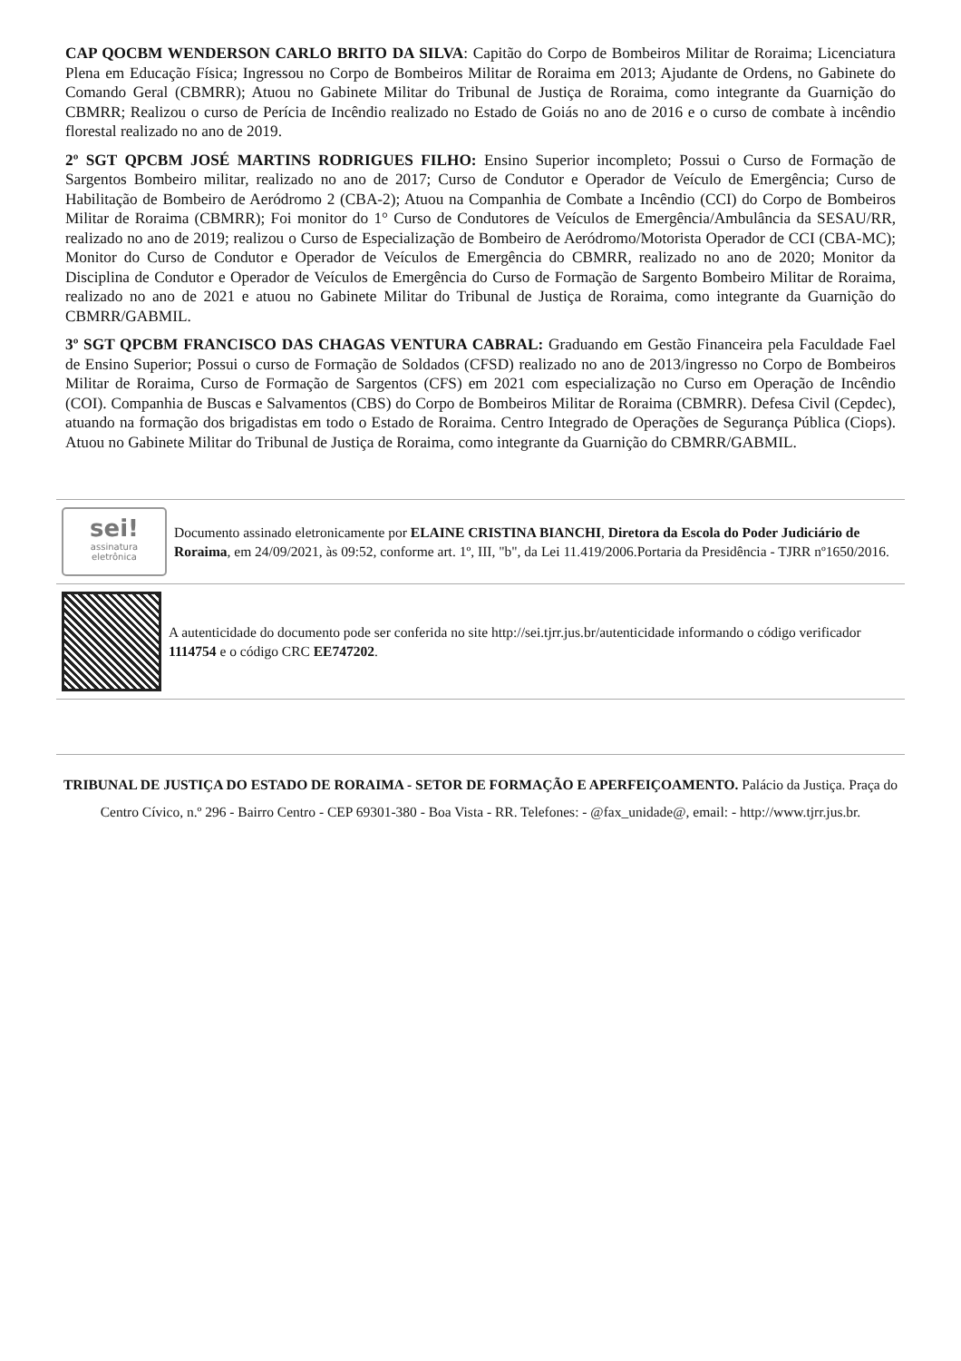CAP QOCBM WENDERSON CARLO BRITO DA SILVA: Capitão do Corpo de Bombeiros Militar de Roraima; Licenciatura Plena em Educação Física; Ingressou no Corpo de Bombeiros Militar de Roraima em 2013; Ajudante de Ordens, no Gabinete do Comando Geral (CBMRR); Atuou no Gabinete Militar do Tribunal de Justiça de Roraima, como integrante da Guarnição do CBMRR; Realizou o curso de Perícia de Incêndio realizado no Estado de Goiás no ano de 2016 e o curso de combate à incêndio florestal realizado no ano de 2019.
2º SGT QPCBM JOSÉ MARTINS RODRIGUES FILHO: Ensino Superior incompleto; Possui o Curso de Formação de Sargentos Bombeiro militar, realizado no ano de 2017; Curso de Condutor e Operador de Veículo de Emergência; Curso de Habilitação de Bombeiro de Aeródromo 2 (CBA-2); Atuou na Companhia de Combate a Incêndio (CCI) do Corpo de Bombeiros Militar de Roraima (CBMRR); Foi monitor do 1° Curso de Condutores de Veículos de Emergência/Ambulância da SESAU/RR, realizado no ano de 2019; realizou o Curso de Especialização de Bombeiro de Aeródromo/Motorista Operador de CCI (CBA-MC); Monitor do Curso de Condutor e Operador de Veículos de Emergência do CBMRR, realizado no ano de 2020; Monitor da Disciplina de Condutor e Operador de Veículos de Emergência do Curso de Formação de Sargento Bombeiro Militar de Roraima, realizado no ano de 2021 e atuou no Gabinete Militar do Tribunal de Justiça de Roraima, como integrante da Guarnição do CBMRR/GABMIL.
3º SGT QPCBM FRANCISCO DAS CHAGAS VENTURA CABRAL: Graduando em Gestão Financeira pela Faculdade Fael de Ensino Superior; Possui o curso de Formação de Soldados (CFSD) realizado no ano de 2013/ingresso no Corpo de Bombeiros Militar de Roraima, Curso de Formação de Sargentos (CFS) em 2021 com especialização no Curso em Operação de Incêndio (COI). Companhia de Buscas e Salvamentos (CBS) do Corpo de Bombeiros Militar de Roraima (CBMRR). Defesa Civil (Cepdec), atuando na formação dos brigadistas em todo o Estado de Roraima. Centro Integrado de Operações de Segurança Pública (Ciops). Atuou no Gabinete Militar do Tribunal de Justiça de Roraima, como integrante da Guarnição do CBMRR/GABMIL.
sei!
assinatura
eletrônica
Documento assinado eletronicamente por ELAINE CRISTINA BIANCHI, Diretora da Escola do Poder Judiciário de Roraima, em 24/09/2021, às 09:52, conforme art. 1º, III, "b", da Lei 11.419/2006.Portaria da Presidência - TJRR nº1650/2016.
A autenticidade do documento pode ser conferida no site http://sei.tjrr.jus.br/autenticidade informando o código verificador 1114754 e o código CRC EE747202.
TRIBUNAL DE JUSTIÇA DO ESTADO DE RORAIMA - SETOR DE FORMAÇÃO E APERFEIÇOAMENTO. Palácio da Justiça. Praça do Centro Cívico, n.º 296 - Bairro Centro - CEP 69301-380 - Boa Vista - RR. Telefones: - @fax_unidade@, email: - http://www.tjrr.jus.br.